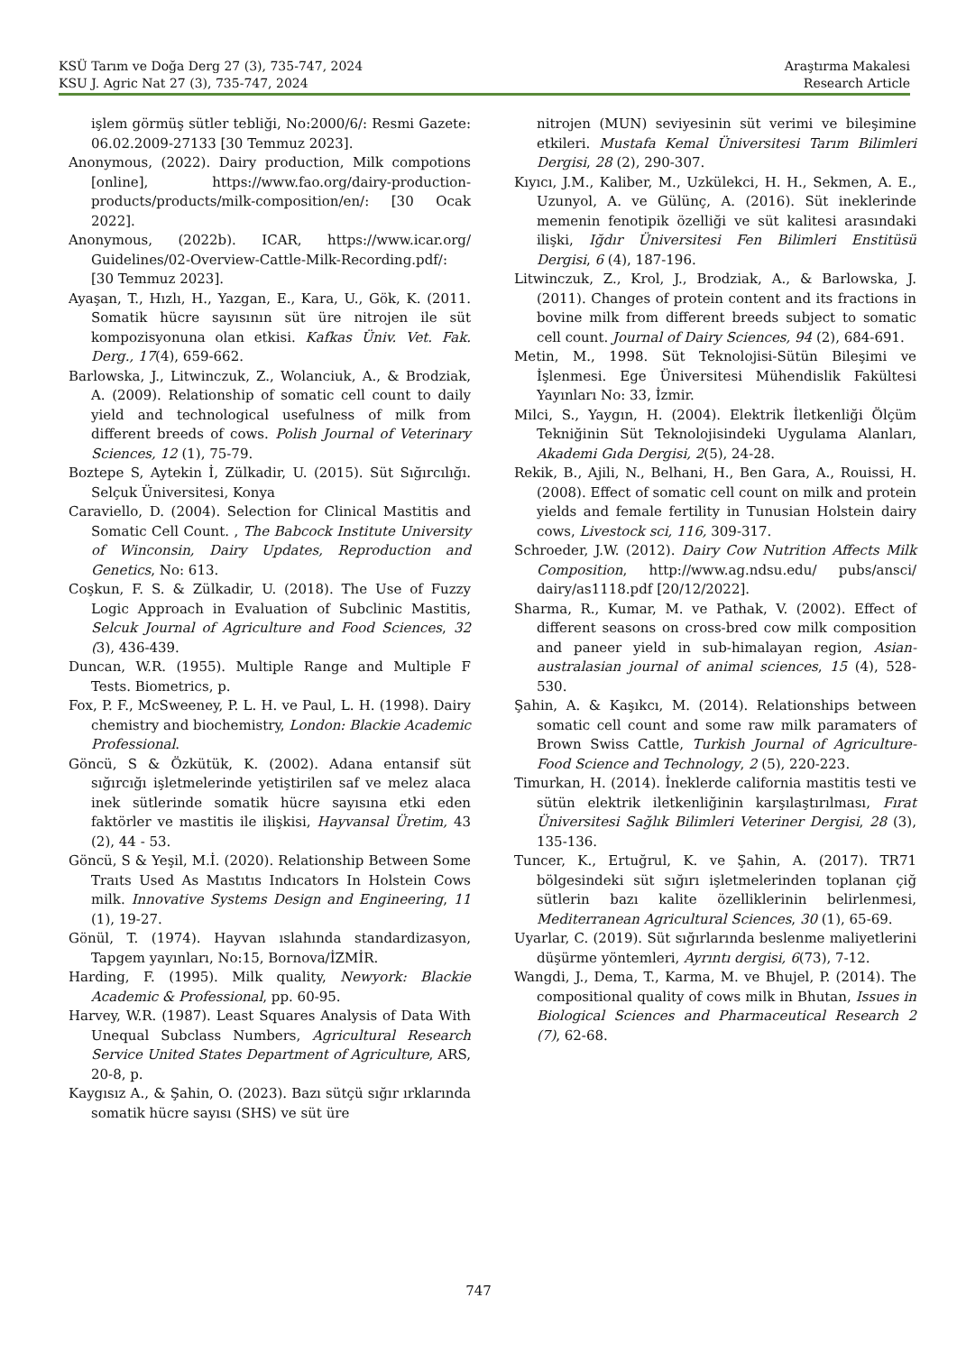KSÜ Tarım ve Doğa Derg 27 (3), 735-747, 2024
KSU J. Agric Nat 27 (3), 735-747, 2024
Araştırma Makalesi
Research Article
işlem görmüş sütler tebliği, No:2000/6/: Resmi Gazete: 06.02.2009-27133 [30 Temmuz 2023].
Anonymous, (2022). Dairy production, Milk compotions [online], https://www.fao.org/dairy-production-products/products/milk-composition/en/: [30 Ocak 2022].
Anonymous, (2022b). ICAR, https://www.icar.org/ Guidelines/02-Overview-Cattle-Milk-Recording.pdf/: [30 Temmuz 2023].
Ayaşan, T., Hızlı, H., Yazgan, E., Kara, U., Gök, K. (2011. Somatik hücre sayısının süt üre nitrojen ile süt kompozisyonuna olan etkisi. Kafkas Üniv. Vet. Fak. Derg., 17(4), 659-662.
Barlowska, J., Litwinczuk, Z., Wolanciuk, A., & Brodziak, A. (2009). Relationship of somatic cell count to daily yield and technological usefulness of milk from different breeds of cows. Polish Journal of Veterinary Sciences, 12 (1), 75-79.
Boztepe S, Aytekin İ, Zülkadir, U. (2015). Süt Sığırcılığı. Selçuk Üniversitesi, Konya
Caraviello, D. (2004). Selection for Clinical Mastitis and Somatic Cell Count. , The Babcock Institute University of Winconsin, Dairy Updates, Reproduction and Genetics, No: 613.
Coşkun, F. S. & Zülkadir, U. (2018). The Use of Fuzzy Logic Approach in Evaluation of Subclinic Mastitis, Selcuk Journal of Agriculture and Food Sciences, 32 (3), 436-439.
Duncan, W.R. (1955). Multiple Range and Multiple F Tests. Biometrics, p.
Fox, P. F., McSweeney, P. L. H. ve Paul, L. H. (1998). Dairy chemistry and biochemistry, London: Blackie Academic Professional.
Göncü, S & Özkütük, K. (2002). Adana entansif süt sığırcığı işletmelerinde yetiştirilen saf ve melez alaca inek sütlerinde somatik hücre sayısına etki eden faktörler ve mastitis ile ilişkisi, Hayvansal Üretim, 43 (2), 44 - 53.
Göncü, S & Yeşil, M.İ. (2020). Relationship Between Some Traıts Used As Mastıtıs Indıcators In Holstein Cows milk. Innovative Systems Design and Engineering, 11 (1), 19-27.
Gönül, T. (1974). Hayvan ıslahında standardizasyon, Tapgem yayınları, No:15, Bornova/İZMİR.
Harding, F. (1995). Milk quality, Newyork: Blackie Academic & Professional, pp. 60-95.
Harvey, W.R. (1987). Least Squares Analysis of Data With Unequal Subclass Numbers, Agricultural Research Service United States Department of Agriculture, ARS, 20-8, p.
Kaygısız A., & Şahin, O. (2023). Bazı sütçü sığır ırklarında somatik hücre sayısı (SHS) ve süt üre
nitrojen (MUN) seviyesinin süt verimi ve bileşimine etkileri. Mustafa Kemal Üniversitesi Tarım Bilimleri Dergisi, 28 (2), 290-307.
Kıyıcı, J.M., Kaliber, M., Uzkülekci, H. H., Sekmen, A. E., Uzunyol, A. ve Gülünç, A. (2016). Süt ineklerinde memenin fenotipik özelliği ve süt kalitesi arasındaki ilişki, Iğdır Üniversitesi Fen Bilimleri Enstitüsü Dergisi, 6 (4), 187-196.
Litwinczuk, Z., Krol, J., Brodziak, A., & Barlowska, J. (2011). Changes of protein content and its fractions in bovine milk from different breeds subject to somatic cell count. Journal of Dairy Sciences, 94 (2), 684-691.
Metin, M., 1998. Süt Teknolojisi-Sütün Bileşimi ve İşlenmesi. Ege Üniversitesi Mühendislik Fakültesi Yayınları No: 33, İzmir.
Milci, S., Yaygın, H. (2004). Elektrik İletkenliği Ölçüm Tekniğinin Süt Teknolojisindeki Uygulama Alanları, Akademi Gıda Dergisi, 2(5), 24-28.
Rekik, B., Ajili, N., Belhani, H., Ben Gara, A., Rouissi, H. (2008). Effect of somatic cell count on milk and protein yields and female fertility in Tunusian Holstein dairy cows, Livestock sci, 116, 309-317.
Schroeder, J.W. (2012). Dairy Cow Nutrition Affects Milk Composition, http://www.ag.ndsu.edu/ pubs/ansci/ dairy/as1118.pdf [20/12/2022].
Sharma, R., Kumar, M. ve Pathak, V. (2002). Effect of different seasons on cross-bred cow milk composition and paneer yield in sub-himalayan region, Asian-australasian journal of animal sciences, 15 (4), 528-530.
Şahin, A. & Kaşıkcı, M. (2014). Relationships between somatic cell count and some raw milk paramaters of Brown Swiss Cattle, Turkish Journal of Agriculture-Food Science and Technology, 2 (5), 220-223.
Timurkan, H. (2014). İneklerde california mastitis testi ve sütün elektrik iletkenliğinin karşılaştırılması, Fırat Üniversitesi Sağlık Bilimleri Veteriner Dergisi, 28 (3), 135-136.
Tuncer, K., Ertuğrul, K. ve Şahin, A. (2017). TR71 bölgesindeki süt sığırı işletmelerinden toplanan çiğ sütlerin bazı kalite özelliklerinin belirlenmesi, Mediterranean Agricultural Sciences, 30 (1), 65-69.
Uyarlar, C. (2019). Süt sığırlarında beslenme maliyetlerini düşürme yöntemleri, Ayrıntı dergisi, 6(73), 7-12.
Wangdi, J., Dema, T., Karma, M. ve Bhujel, P. (2014). The compositional quality of cows milk in Bhutan, Issues in Biological Sciences and Pharmaceutical Research 2 (7), 62-68.
747